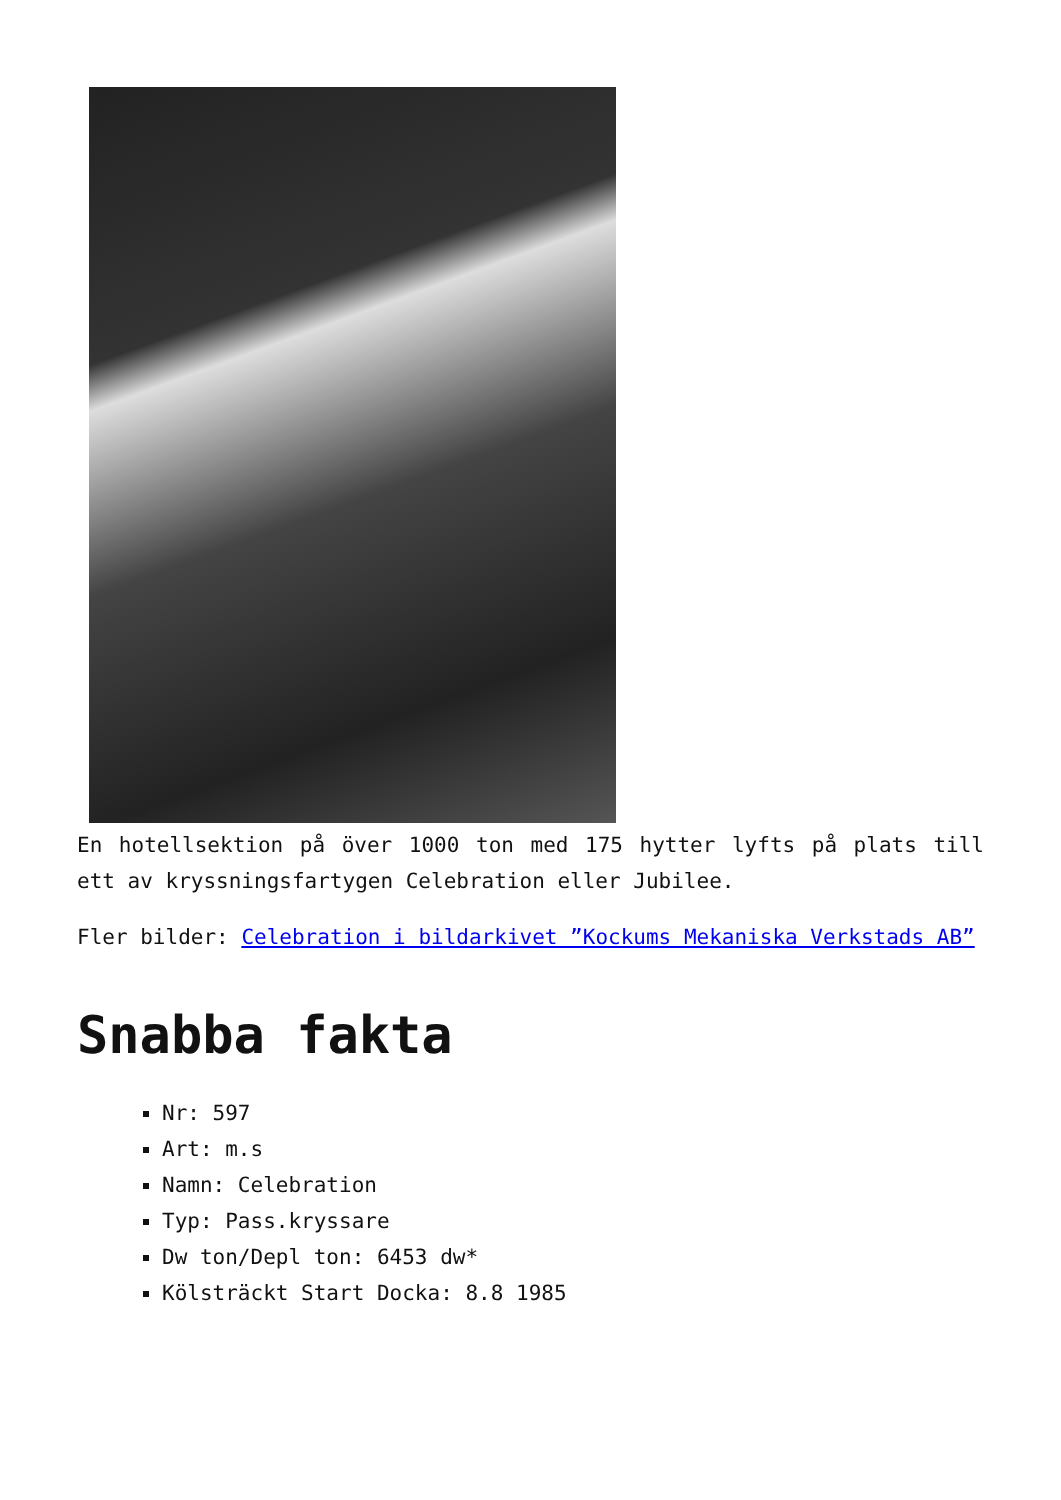En hotellsektion på över 1000 ton med 175 hytter lyfts på plats till ett av kryssningsfartygen Celebration eller Jubilee.
Fler bilder: Celebration i bildarkivet ”Kockums Mekaniska Verkstads AB”
Snabba fakta
Nr: 597
Art: m.s
Namn: Celebration
Typ: Pass.kryssare
Dw ton/Depl ton: 6453 dw*
Kölsträckt Start Docka: 8.8 1985